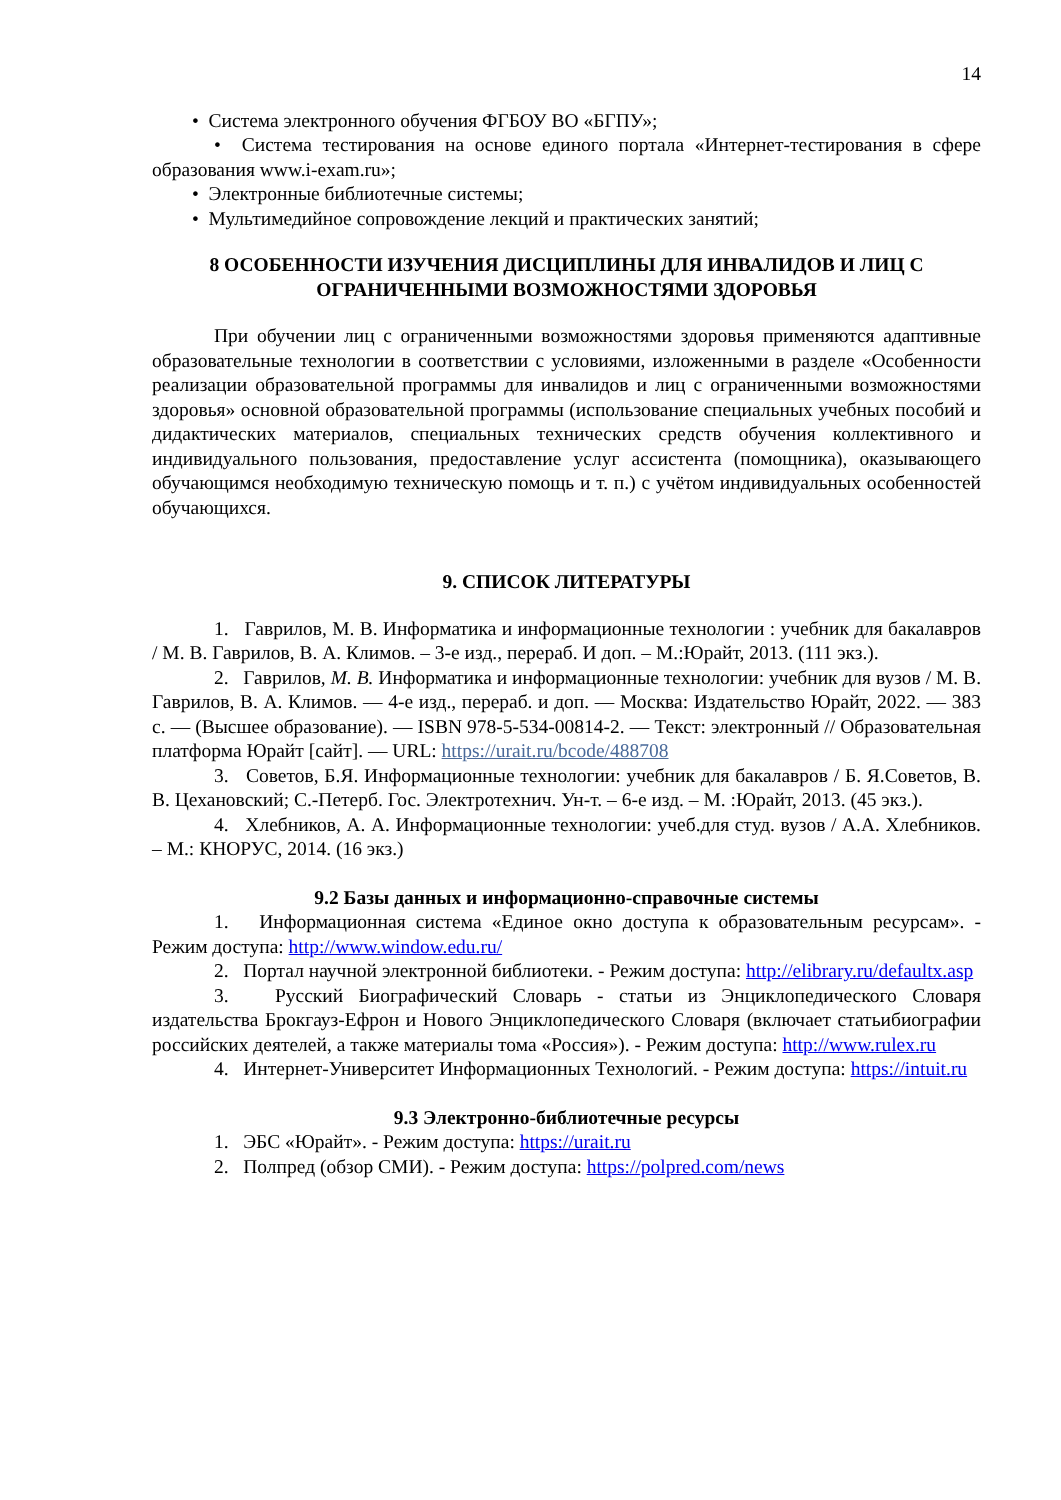14
• Система электронного обучения ФГБОУ ВО «БГПУ»;
• Система тестирования на основе единого портала «Интернет-тестирования в сфере образования www.i-exam.ru»;
• Электронные библиотечные системы;
• Мультимедийное сопровождение лекций и практических занятий;
8 ОСОБЕННОСТИ ИЗУЧЕНИЯ ДИСЦИПЛИНЫ ДЛЯ ИНВАЛИДОВ И ЛИЦ С ОГРАНИЧЕННЫМИ ВОЗМОЖНОСТЯМИ ЗДОРОВЬЯ
При обучении лиц с ограниченными возможностями здоровья применяются адаптивные образовательные технологии в соответствии с условиями, изложенными в разделе «Особенности реализации образовательной программы для инвалидов и лиц с ограниченными возможностями здоровья» основной образовательной программы (использование специальных учебных пособий и дидактических материалов, специальных технических средств обучения коллективного и индивидуального пользования, предоставление услуг ассистента (помощника), оказывающего обучающимся необходимую техническую помощь и т. п.) с учётом индивидуальных особенностей обучающихся.
9. СПИСОК ЛИТЕРАТУРЫ
1. Гаврилов, М. В. Информатика и информационные технологии : учебник для бакалавров / М. В. Гаврилов, В. А. Климов. – 3-е изд., перераб. И доп. – М.:Юрайт, 2013. (111 экз.).
2. Гаврилов, М. В. Информатика и информационные технологии: учебник для вузов / М. В. Гаврилов, В. А. Климов. — 4-е изд., перераб. и доп. — Москва: Издательство Юрайт, 2022. — 383 с. — (Высшее образование). — ISBN 978-5-534-00814-2. — Текст: электронный // Образовательная платформа Юрайт [сайт]. — URL: https://urait.ru/bcode/488708
3. Советов, Б.Я. Информационные технологии: учебник для бакалавров / Б. Я.Советов, В. В. Цехановский; С.-Петерб. Гос. Электротехнич. Ун-т. – 6-е изд. – М. :Юрайт, 2013. (45 экз.).
4. Хлебников, А. А. Информационные технологии: учеб.для студ. вузов / А.А. Хлебников. – М.: КНОРУС, 2014. (16 экз.)
9.2 Базы данных и информационно-справочные системы
1. Информационная система «Единое окно доступа к образовательным ресурсам». - Режим доступа: http://www.window.edu.ru/
2. Портал научной электронной библиотеки. - Режим доступа: http://elibrary.ru/defaultx.asp
3. Русский Биографический Словарь - статьи из Энциклопедического Словаря издательства Брокгауз-Ефрон и Нового Энциклопедического Словаря (включает статьибиографии российских деятелей, а также материалы тома «Россия»). - Режим доступа: http://www.rulex.ru
4. Интернет-Университет Информационных Технологий. - Режим доступа: https://intuit.ru
9.3 Электронно-библиотечные ресурсы
1. ЭБС «Юрайт». - Режим доступа: https://urait.ru
2. Полпред (обзор СМИ). - Режим доступа: https://polpred.com/news